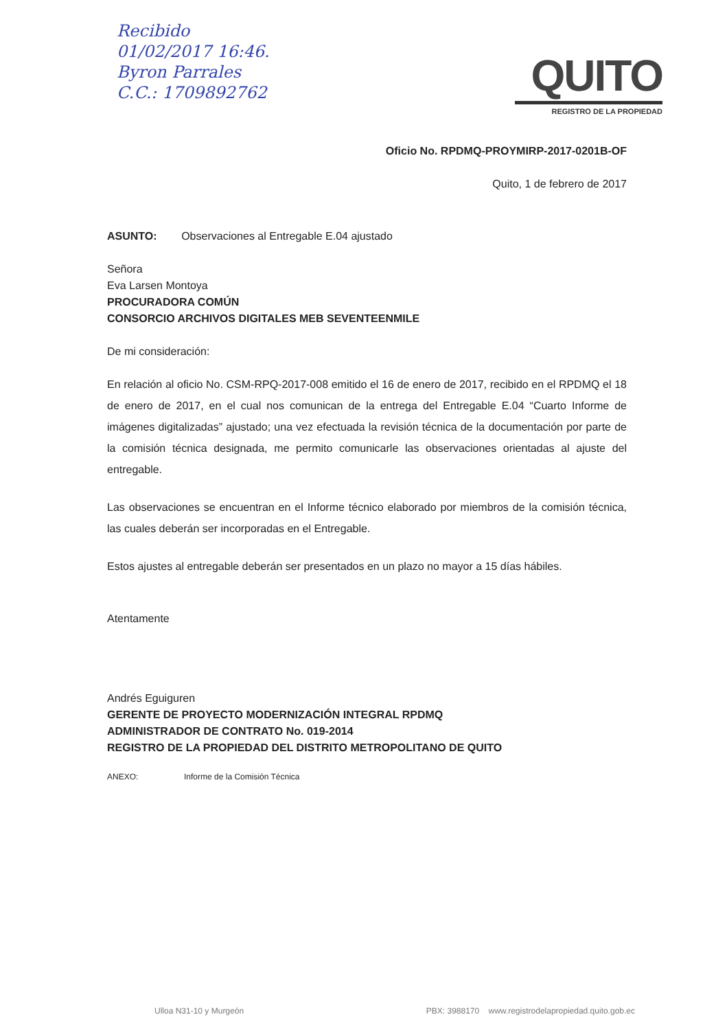Recibido
01/02/2017 16:46.
Byron Parrales
C.C.: 1709892762
QUITO
REGISTRO DE LA PROPIEDAD
Oficio No. RPDMQ-PROYMIRP-2017-0201B-OF
Quito, 1 de febrero de 2017
ASUNTO: Observaciones al Entregable E.04 ajustado
Señora
Eva Larsen Montoya
PROCURADORA COMÚN
CONSORCIO ARCHIVOS DIGITALES MEB SEVENTEENMILE
De mi consideración:
En relación al oficio No. CSM-RPQ-2017-008 emitido el 16 de enero de 2017, recibido en el RPDMQ el 18 de enero de 2017, en el cual nos comunican de la entrega del Entregable E.04 “Cuarto Informe de imágenes digitalizadas” ajustado; una vez efectuada la revisión técnica de la documentación por parte de la comisión técnica designada, me permito comunicarle las observaciones orientadas al ajuste del entregable.
Las observaciones se encuentran en el Informe técnico elaborado por miembros de la comisión técnica, las cuales deberán ser incorporadas en el Entregable.
Estos ajustes al entregable deberán ser presentados en un plazo no mayor a 15 días hábiles.
Atentamente
Andrés Eguiguren
GERENTE DE PROYECTO MODERNIZACIÓN INTEGRAL RPDMQ
ADMINISTRADOR DE CONTRATO No. 019-2014
REGISTRO DE LA PROPIEDAD DEL DISTRITO METROPOLITANO DE QUITO
ANEXO: Informe de la Comisión Técnica
Ulloa N31-10 y Murgeón PBX: 3988170 www.registrodelapropiedad.quito.gob.ec